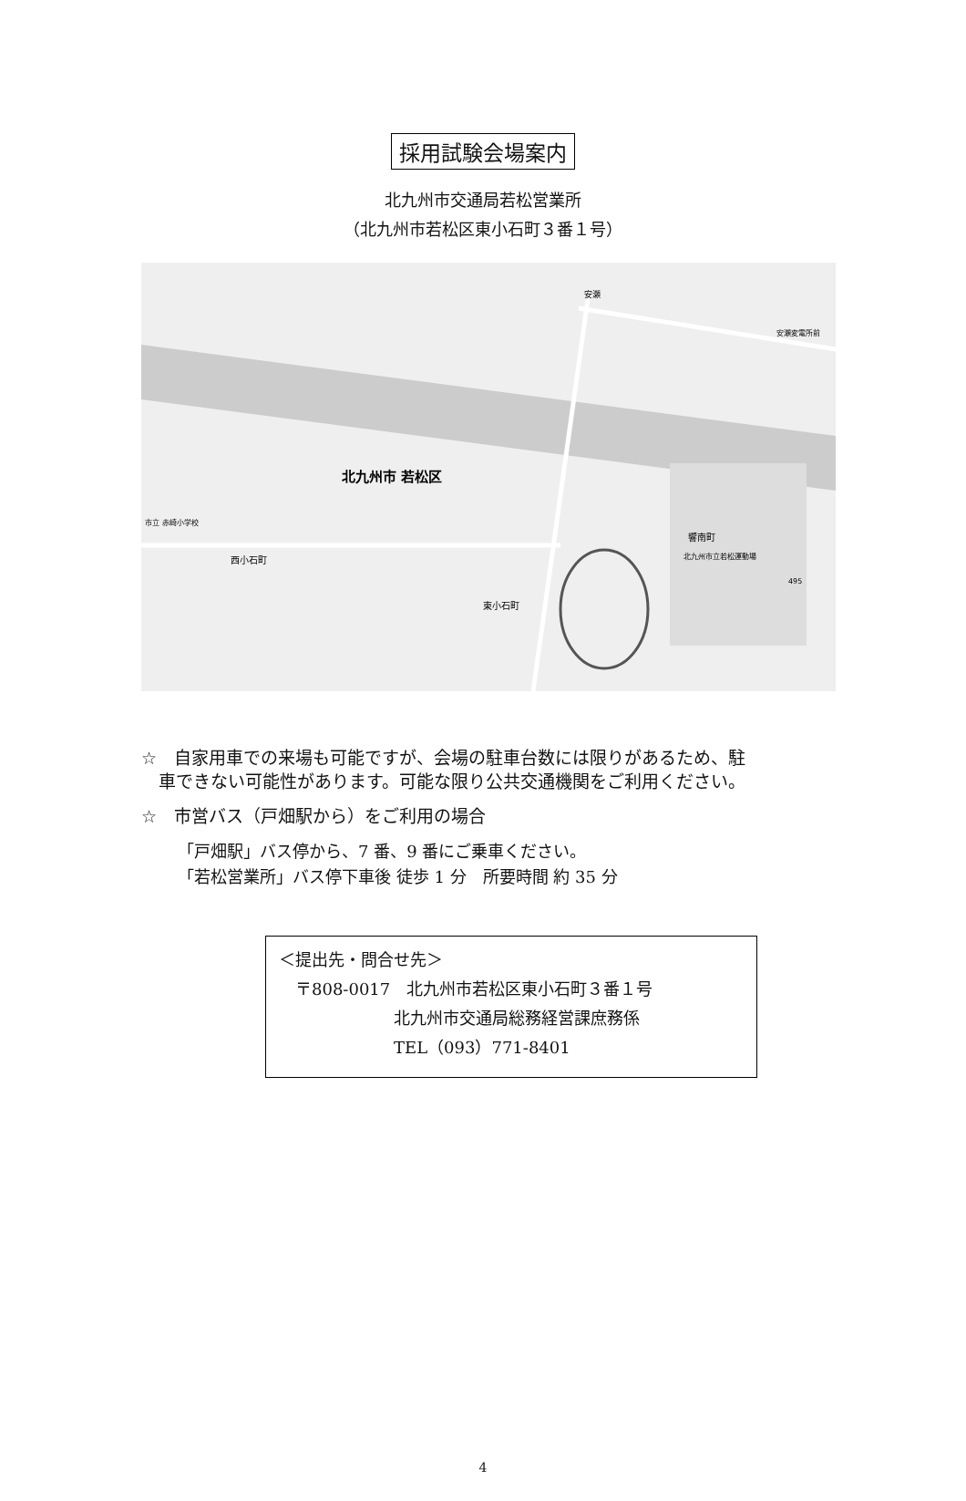採用試験会場案内
北九州市交通局若松営業所
（北九州市若松区東小石町３番１号）
北九州市 若松区
西小石町
東小石町
響南町
北九州市立若松運動場
市立 赤崎小学校
安瀬
安瀬変電所前
495
☆　自家用車での来場も可能ですが、会場の駐車台数には限りがあるため、駐
　車できない可能性があります。可能な限り公共交通機関をご利用ください。
☆　市営バス（戸畑駅から）をご利用の場合
「戸畑駅」バス停から、7 番、9 番にご乗車ください。
「若松営業所」バス停下車後 徒歩 1 分　所要時間 約 35 分
＜提出先・問合せ先＞
　〒808-0017　北九州市若松区東小石町３番１号
　　　　　　　北九州市交通局総務経営課庶務係
　　　　　　　TEL（093）771-8401
4